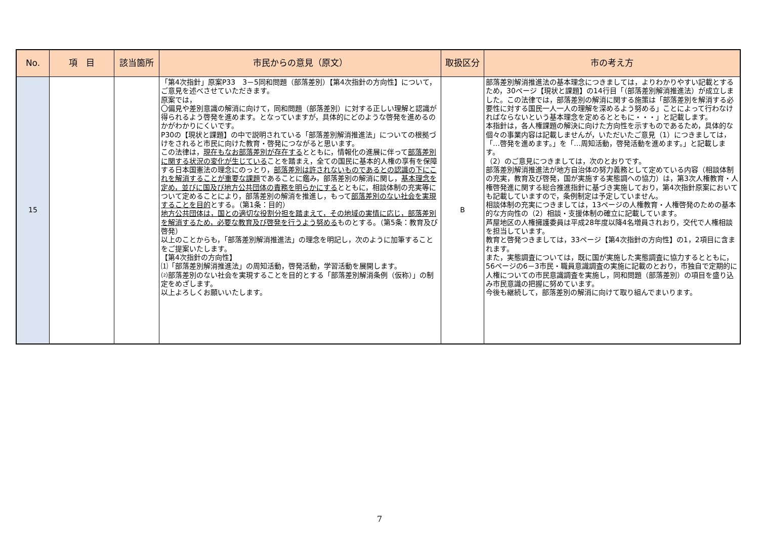| No. | 項 目 | 該当箇所 | 市民からの意見（原文） | 取扱区分 | 市の考え方 |
| --- | --- | --- | --- | --- | --- |
| 15 | | | 「第4次指針」原案P33 3－5同和問題（部落差別）【第4次指針の方向性】について，ご意見を述べさせていただきます。 原案では， 〇偏見や差別意識の解消に向けて，同和問題（部落差別）に対する正しい理解と認識が得られるよう啓発を進めます。となっていますが，具体的にどのような啓発を進めるのかがわかりにくいです。 P30の【現状と課題】の中で説明されている「部落差別解消推進法」についての根拠づけをされると市民に向けた教育・啓発につながると思います。 この法律は， 現在もなお部落差別が存在する とともに，情報化の進展に伴って 部落差別に関する状況の変化が生じている ことを踏まえ，全ての国民に基本的人権の享有を保障する日本国憲法の理念にのっとり， 部落差別は許されないものであるとの認識の下にこれを解消することが重要な課題 であることに鑑み，部落差別の解消に関し， 基本理念を定め，並びに国及び地方公共団体の責務を明らかにする とともに，相談体制の充実等について定めることにより，部落差別の解消を推進し，もって 部落差別のない社会を実現することを目的 とする。（第1条：目的） 地方公共団体は，国との適切な役割分担を踏まえて，その地域の実情に応じ，部落差別を解消するため，必要な教育及び啓発を行うよう努める ものとする。（第5条：教育及び啓発） 以上のことからも，「部落差別解消推進法」の理念を明記し，次のように加筆することをご提案いたします。 【第4次指針の方向性】 ⑴「部落差別解消推進法」の周知活動，啓発活動，学習活動を展開します。 ⑵部落差別のない社会を実現することを目的とする「部落差別解消条例（仮称）」の制定をめざします。 以上よろしくお願いいたします。 | B | 部落差別解消推進法の基本理念につきましては，よりわかりやすい記載とするため，30ページ【現状と課題】の14行目「（部落差別解消推進法）が成立しました。この法律では，部落差別の解消に関する施策は「部落差別を解消する必要性に対する国民一人一人の理解を深めるよう努める」ことによって行わなければならないという基本理念を定めるとともに・・・」と記載します。 本指針は，各人権課題の解決に向けた方向性を示すものであるため，具体的な個々の事業内容は記載しませんが，いただいたご意見（1）につきましては，「…啓発を進めます。」を「…周知活動，啓発活動を進めます。」と記載します。 （2）のご意見につきましては，次のとおりです。 部落差別解消推進法が地方自治体の努力義務として定めている内容（相談体制の充実，教育及び啓発，国が実施する実態調への協力）は，第3次人権教育・人権啓発進に関する総合推進指針に基づき実施しており，第4次指針原案においても記載していますので，条例制定は予定していません。 相談体制の充実につきましては，13ページの人権教育・人権啓発のための基本的な方向性の（2）相談・支援体制の確立に記載しています。 芦屋地区の人権擁護委員は平成28年度以降4名増員されおり，交代で人権相談を担当しています。 教育と啓発つきましては，33ページ【第4次指針の方向性】の1，2項目に含まれます。 また，実態調査については，既に国が実施した実態調査に協力するとともに，56ページの6－3市民・職員意識調査の実施に記載のとおり，市独自で定期的に人権についての市民意識調査を実施し，同和問題（部落差別）の項目を盛り込み市民意識の把握に努めています。 今後も継続して，部落差別の解消に向けて取り組んでまいります。 |
7